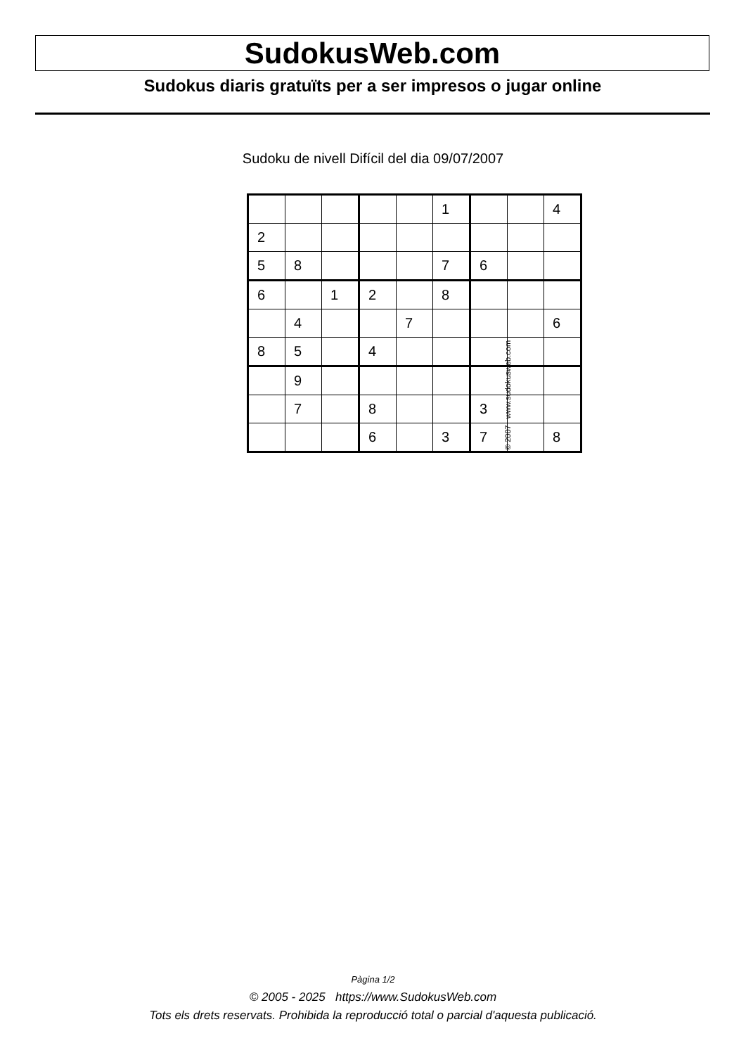SudokusWeb.com
Sudokus diaris gratuïts per a ser impresos o jugar online
Sudoku de nivell Difícil del dia 09/07/2007
| | | | | | 1 | | | 4 |
| 2 | | | | | | | | |
| 5 | 8 | | | | 7 | 6 | | |
| 6 | | 1 | 2 | | 8 | | | |
| | 4 | | | 7 | | | | 6 |
| 8 | 5 | | 4 | | | | | |
| | 9 | | | | | | | |
| | 7 | | 8 | | | 3 | | |
| | | | 6 | | 3 | 7 | | 8 |
© 2007 www.sudokusweb.com
Pàgina 1/2
© 2005 - 2025 https://www.SudokusWeb.com
Tots els drets reservats. Prohibida la reproducció total o parcial d'aquesta publicació.